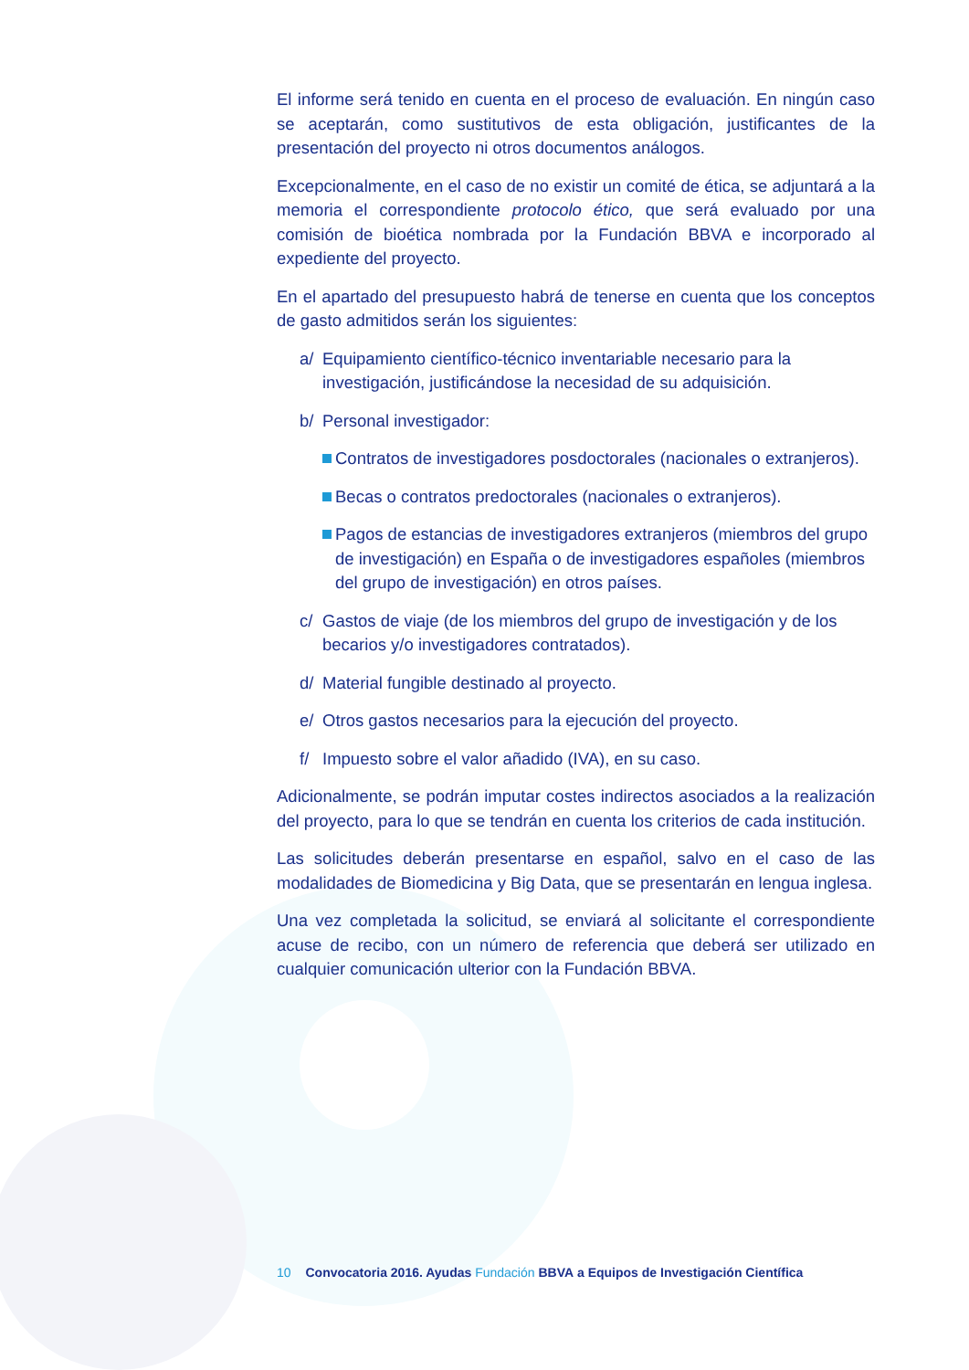El informe será tenido en cuenta en el proceso de evaluación. En ningún caso se aceptarán, como sustitutivos de esta obligación, justificantes de la presentación del proyecto ni otros documentos análogos.
Excepcionalmente, en el caso de no existir un comité de ética, se adjuntará a la memoria el correspondiente protocolo ético, que será evaluado por una comisión de bioética nombrada por la Fundación BBVA e incorporado al expediente del proyecto.
En el apartado del presupuesto habrá de tenerse en cuenta que los conceptos de gasto admitidos serán los siguientes:
a/ Equipamiento científico-técnico inventariable necesario para la investigación, justificándose la necesidad de su adquisición.
b/ Personal investigador:
Contratos de investigadores posdoctorales (nacionales o extranjeros).
Becas o contratos predoctorales (nacionales o extranjeros).
Pagos de estancias de investigadores extranjeros (miembros del grupo de investigación) en España o de investigadores españoles (miembros del grupo de investigación) en otros países.
c/ Gastos de viaje (de los miembros del grupo de investigación y de los becarios y/o investigadores contratados).
d/ Material fungible destinado al proyecto.
e/ Otros gastos necesarios para la ejecución del proyecto.
f/ Impuesto sobre el valor añadido (IVA), en su caso.
Adicionalmente, se podrán imputar costes indirectos asociados a la realización del proyecto, para lo que se tendrán en cuenta los criterios de cada institución.
Las solicitudes deberán presentarse en español, salvo en el caso de las modalidades de Biomedicina y Big Data, que se presentarán en lengua inglesa.
Una vez completada la solicitud, se enviará al solicitante el correspondiente acuse de recibo, con un número de referencia que deberá ser utilizado en cualquier comunicación ulterior con la Fundación BBVA.
10 Convocatoria 2016. Ayudas Fundación BBVA a Equipos de Investigación Científica